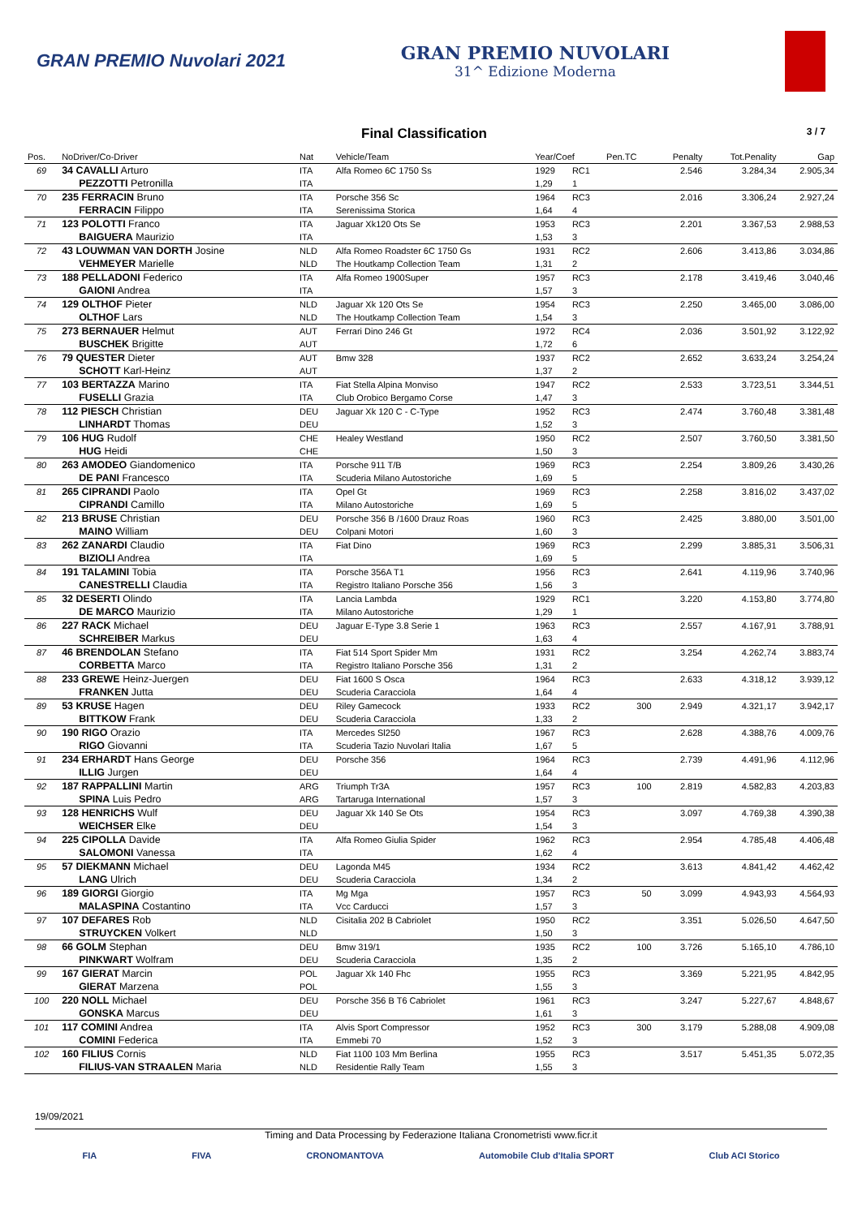GRAN PREMIO Nuvolari 2021
GRAN PREMIO NUVOLARI
31^ Edizione Moderna
Final Classification 3 / 7
| Pos. | NoDriver/Co-Driver | Nat | Vehicle/Team | Year/Coef | | Pen.TC | Penalty | Tot.Penality | Gap |
| --- | --- | --- | --- | --- | --- | --- | --- | --- | --- |
| 69 | 34 CAVALLI Arturo | ITA | Alfa Romeo 6C 1750 Ss | 1929 | RC1 | | 2.546 | 3.284,34 | 2.905,34 |
| | PEZZOTTI Petronilla | ITA | | 1,29 | 1 | | | | |
| 70 | 235 FERRACIN Bruno | ITA | Porsche 356 Sc | 1964 | RC3 | | 2.016 | 3.306,24 | 2.927,24 |
| | FERRACIN Filippo | ITA | Serenissima Storica | 1,64 | 4 | | | | |
| 71 | 123 POLOTTI Franco | ITA | Jaguar Xk120 Ots Se | 1953 | RC3 | | 2.201 | 3.367,53 | 2.988,53 |
| | BAIGUERA Maurizio | ITA | | 1,53 | 3 | | | | |
| 72 | 43 LOUWMAN VAN DORTH Josine | NLD | Alfa Romeo Roadster 6C 1750 Gs | 1931 | RC2 | | 2.606 | 3.413,86 | 3.034,86 |
| | VEHMEYER Marielle | NLD | The Houtkamp Collection Team | 1,31 | 2 | | | | |
| 73 | 188 PELLADONI Federico | ITA | Alfa Romeo 1900Super | 1957 | RC3 | | 2.178 | 3.419,46 | 3.040,46 |
| | GAIONI Andrea | ITA | | 1,57 | 3 | | | | |
| 74 | 129 OLTHOF Pieter | NLD | Jaguar Xk 120 Ots Se | 1954 | RC3 | | 2.250 | 3.465,00 | 3.086,00 |
| | OLTHOF Lars | NLD | The Houtkamp Collection Team | 1,54 | 3 | | | | |
| 75 | 273 BERNAUER Helmut | AUT | Ferrari Dino 246 Gt | 1972 | RC4 | | 2.036 | 3.501,92 | 3.122,92 |
| | BUSCHEK Brigitte | AUT | | 1,72 | 6 | | | | |
| 76 | 79 QUESTER Dieter | AUT | Bmw 328 | 1937 | RC2 | | 2.652 | 3.633,24 | 3.254,24 |
| | SCHOTT Karl-Heinz | AUT | | 1,37 | 2 | | | | |
| 77 | 103 BERTAZZA Marino | ITA | Fiat Stella Alpina Monviso | 1947 | RC2 | | 2.533 | 3.723,51 | 3.344,51 |
| | FUSELLI Grazia | ITA | Club Orobico Bergamo Corse | 1,47 | 3 | | | | |
| 78 | 112 PIESCH Christian | DEU | Jaguar Xk 120 C - C-Type | 1952 | RC3 | | 2.474 | 3.760,48 | 3.381,48 |
| | LINHARDT Thomas | DEU | | 1,52 | 3 | | | | |
| 79 | 106 HUG Rudolf | CHE | Healey Westland | 1950 | RC2 | | 2.507 | 3.760,50 | 3.381,50 |
| | HUG Heidi | CHE | | 1,50 | 3 | | | | |
| 80 | 263 AMODEO Giandomenico | ITA | Porsche 911 T/B | 1969 | RC3 | | 2.254 | 3.809,26 | 3.430,26 |
| | DE PANI Francesco | ITA | Scuderia Milano Autostoriche | 1,69 | 5 | | | | |
| 81 | 265 CIPRANDI Paolo | ITA | Opel Gt | 1969 | RC3 | | 2.258 | 3.816,02 | 3.437,02 |
| | CIPRANDI Camillo | ITA | Milano Autostoriche | 1,69 | 5 | | | | |
| 82 | 213 BRUSE Christian | DEU | Porsche 356 B /1600 Drauz Roas | 1960 | RC3 | | 2.425 | 3.880,00 | 3.501,00 |
| | MAINO William | DEU | Colpani Motori | 1,60 | 3 | | | | |
| 83 | 262 ZANARDI Claudio | ITA | Fiat Dino | 1969 | RC3 | | 2.299 | 3.885,31 | 3.506,31 |
| | BIZIOLI Andrea | ITA | | 1,69 | 5 | | | | |
| 84 | 191 TALAMINI Tobia | ITA | Porsche 356A T1 | 1956 | RC3 | | 2.641 | 4.119,96 | 3.740,96 |
| | CANESTRELLI Claudia | ITA | Registro Italiano Porsche 356 | 1,56 | 3 | | | | |
| 85 | 32 DESERTI Olindo | ITA | Lancia Lambda | 1929 | RC1 | | 3.220 | 4.153,80 | 3.774,80 |
| | DE MARCO Maurizio | ITA | Milano Autostoriche | 1,29 | 1 | | | | |
| 86 | 227 RACK Michael | DEU | Jaguar E-Type 3.8 Serie 1 | 1963 | RC3 | | 2.557 | 4.167,91 | 3.788,91 |
| | SCHREIBER Markus | DEU | | 1,63 | 4 | | | | |
| 87 | 46 BRENDOLAN Stefano | ITA | Fiat 514 Sport Spider Mm | 1931 | RC2 | | 3.254 | 4.262,74 | 3.883,74 |
| | CORBETTA Marco | ITA | Registro Italiano Porsche 356 | 1,31 | 2 | | | | |
| 88 | 233 GREWE Heinz-Juergen | DEU | Fiat 1600 S Osca | 1964 | RC3 | | 2.633 | 4.318,12 | 3.939,12 |
| | FRANKEN Jutta | DEU | Scuderia Caracciola | 1,64 | 4 | | | | |
| 89 | 53 KRUSE Hagen | DEU | Riley Gamecock | 1933 | RC2 | 300 | 2.949 | 4.321,17 | 3.942,17 |
| | BITTKOW Frank | DEU | Scuderia Caracciola | 1,33 | 2 | | | | |
| 90 | 190 RIGO Orazio | ITA | Mercedes Sl250 | 1967 | RC3 | | 2.628 | 4.388,76 | 4.009,76 |
| | RIGO Giovanni | ITA | Scuderia Tazio Nuvolari Italia | 1,67 | 5 | | | | |
| 91 | 234 ERHARDT Hans George | DEU | Porsche 356 | 1964 | RC3 | | 2.739 | 4.491,96 | 4.112,96 |
| | ILLIG Jurgen | DEU | | 1,64 | 4 | | | | |
| 92 | 187 RAPPALLINI Martin | ARG | Triumph Tr3A | 1957 | RC3 | 100 | 2.819 | 4.582,83 | 4.203,83 |
| | SPINA Luis Pedro | ARG | Tartaruga International | 1,57 | 3 | | | | |
| 93 | 128 HENRICHS Wulf | DEU | Jaguar Xk 140 Se Ots | 1954 | RC3 | | 3.097 | 4.769,38 | 4.390,38 |
| | WEICHSER Elke | DEU | | 1,54 | 3 | | | | |
| 94 | 225 CIPOLLA Davide | ITA | Alfa Romeo Giulia Spider | 1962 | RC3 | | 2.954 | 4.785,48 | 4.406,48 |
| | SALOMONI Vanessa | ITA | | 1,62 | 4 | | | | |
| 95 | 57 DIEKMANN Michael | DEU | Lagonda M45 | 1934 | RC2 | | 3.613 | 4.841,42 | 4.462,42 |
| | LANG Ulrich | DEU | Scuderia Caracciola | 1,34 | 2 | | | | |
| 96 | 189 GIORGI Giorgio | ITA | Mg Mga | 1957 | RC3 | 50 | 3.099 | 4.943,93 | 4.564,93 |
| | MALASPINA Costantino | ITA | Vcc Carducci | 1,57 | 3 | | | | |
| 97 | 107 DEFARES Rob | NLD | Cisitalia 202 B Cabriolet | 1950 | RC2 | | 3.351 | 5.026,50 | 4.647,50 |
| | STRUYCKEN Volkert | NLD | | 1,50 | 3 | | | | |
| 98 | 66 GOLM Stephan | DEU | Bmw 319/1 | 1935 | RC2 | 100 | 3.726 | 5.165,10 | 4.786,10 |
| | PINKWART Wolfram | DEU | Scuderia Caracciola | 1,35 | 2 | | | | |
| 99 | 167 GIERAT Marcin | POL | Jaguar Xk 140 Fhc | 1955 | RC3 | | 3.369 | 5.221,95 | 4.842,95 |
| | GIERAT Marzena | POL | | 1,55 | 3 | | | | |
| 100 | 220 NOLL Michael | DEU | Porsche 356 B T6 Cabriolet | 1961 | RC3 | | 3.247 | 5.227,67 | 4.848,67 |
| | GONSKA Marcus | DEU | | 1,61 | 3 | | | | |
| 101 | 117 COMINI Andrea | ITA | Alvis Sport Compressor | 1952 | RC3 | 300 | 3.179 | 5.288,08 | 4.909,08 |
| | COMINI Federica | ITA | Emmebi 70 | 1,52 | 3 | | | | |
| 102 | 160 FILIUS Cornis | NLD | Fiat 1100 103 Mm Berlina | 1955 | RC3 | | 3.517 | 5.451,35 | 5.072,35 |
| | FILIUS-VAN STRAALEN Maria | NLD | Residentie Rally Team | 1,55 | 3 | | | | |
19/09/2021
Timing and Data Processing by Federazione Italiana Cronometristi www.ficr.it
FIA FIVA CRONOMANTOVA Automobile Club d'Italia SPORT Club ACI Storico